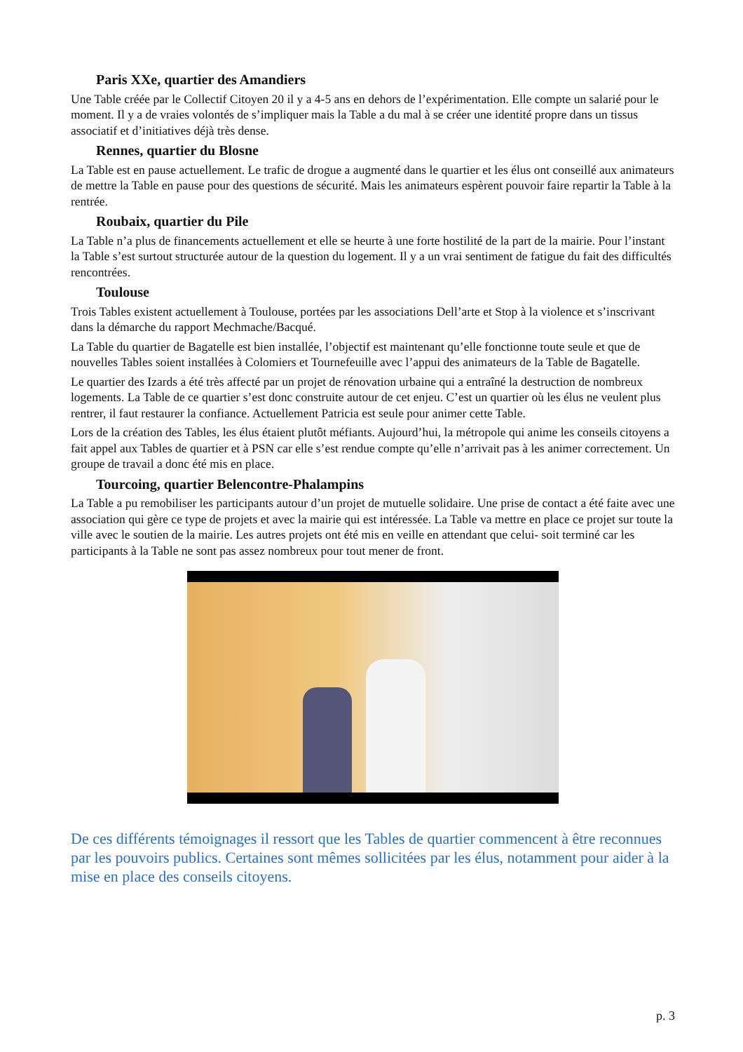Paris XXe, quartier des Amandiers
Une Table créée par le Collectif Citoyen 20 il y a 4-5 ans en dehors de l’expérimentation. Elle compte un salarié pour le moment. Il y a de vraies volontés de s’impliquer mais la Table a du mal à se créer une identité propre dans un tissus associatif et d’initiatives déjà très dense.
Rennes, quartier du Blosne
La Table est en pause actuellement. Le trafic de drogue a augmenté dans le quartier et les élus ont conseillé aux animateurs de mettre la Table en pause pour des questions de sécurité. Mais les animateurs espèrent pouvoir faire repartir la Table à la rentrée.
Roubaix, quartier du Pile
La Table n’a plus de financements actuellement et elle se heurte à une forte hostilité de la part de la mairie. Pour l’instant la Table s’est surtout structurée autour de la question du logement. Il y a un vrai sentiment de fatigue du fait des difficultés rencontrées.
Toulouse
Trois Tables existent actuellement à Toulouse, portées par les associations Dell’arte et Stop à la violence et s’inscrivant dans la démarche du rapport Mechmache/Bacqué.
La Table du quartier de Bagatelle est bien installée, l’objectif est maintenant qu’elle fonctionne toute seule et que de nouvelles Tables soient installées à Colomiers et Tournefeuille avec l’appui des animateurs de la Table de Bagatelle.
Le quartier des Izards a été très affecté par un projet de rénovation urbaine qui a entraîné la destruction de nombreux logements. La Table de ce quartier s’est donc construite autour de cet enjeu. C’est un quartier où les élus ne veulent plus rentrer, il faut restaurer la confiance. Actuellement Patricia est seule pour animer cette Table.
Lors de la création des Tables, les élus étaient plutôt méfiants. Aujourd’hui, la métropole qui anime les conseils citoyens a fait appel aux Tables de quartier et à PSN car elle s’est rendue compte qu’elle n’arrivait pas à les animer correctement. Un groupe de travail a donc été mis en place.
Tourcoing, quartier Belencontre-Phalampins
La Table a pu remobiliser les participants autour d’un projet de mutuelle solidaire. Une prise de contact a été faite avec une association qui gère ce type de projets et avec la mairie qui est intéressée. La Table va mettre en place ce projet sur toute la ville avec le soutien de la mairie. Les autres projets ont été mis en veille en attendant que celui- soit terminé car les participants à la Table ne sont pas assez nombreux pour tout mener de front.
De ces différents témoignages il ressort que les Tables de quartier commencent à être reconnues par les pouvoirs publics. Certaines sont mêmes sollicitées par les élus, notamment pour aider à la mise en place des conseils citoyens.
p. 3